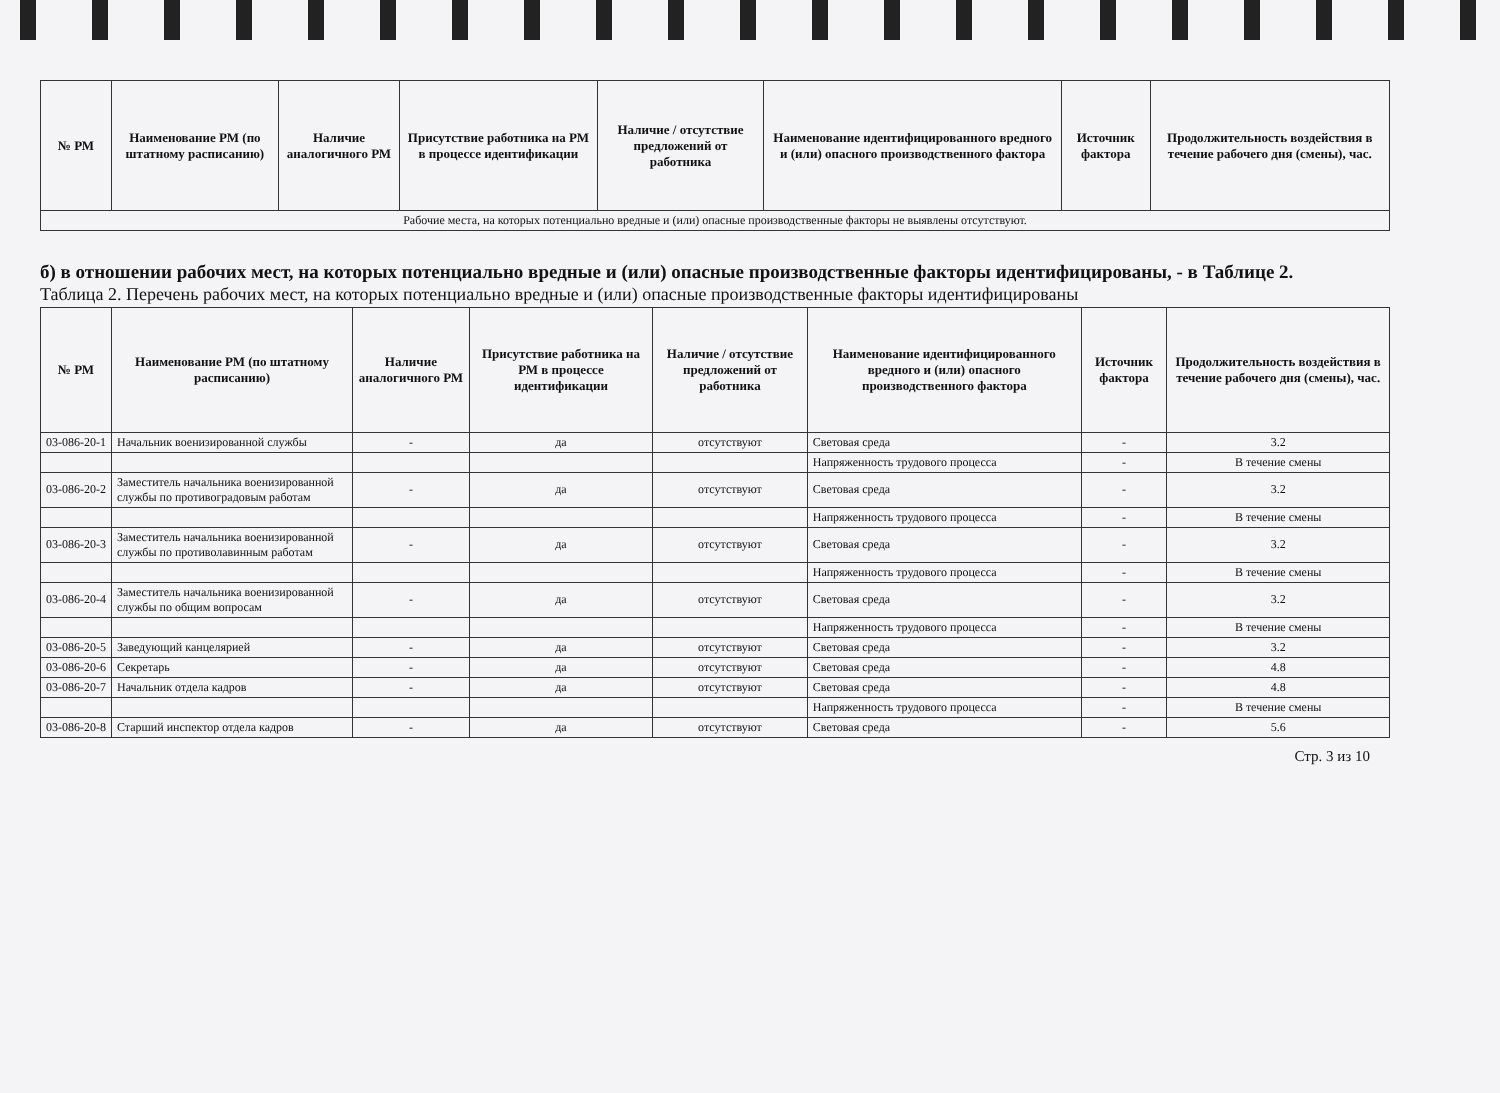| № РМ | Наименование РМ (по штатному расписанию) | Наличие аналогичного РМ | Присутствие работника на РМ в процессе идентификации | Наличие / отсутствие предложений от работника | Наименование идентифицированного вредного и (или) опасного производственного фактора | Источник фактора | Продолжительность воздействия в течение рабочего дня (смены), час. |
| --- | --- | --- | --- | --- | --- | --- | --- |
| Рабочие места, на которых потенциально вредные и (или) опасные производственные факторы не выявлены отсутствуют. | | | | | | | |
б) в отношении рабочих мест, на которых потенциально вредные и (или) опасные производственные факторы идентифицированы, - в Таблице 2.
Таблица 2. Перечень рабочих мест, на которых потенциально вредные и (или) опасные производственные факторы идентифицированы
| № РМ | Наименование РМ (по штатному расписанию) | Наличие аналогичного РМ | Присутствие работника на РМ в процессе идентификации | Наличие / отсутствие предложений от работника | Наименование идентифицированного вредного и (или) опасного производственного фактора | Источник фактора | Продолжительность воздействия в течение рабочего дня (смены), час. |
| --- | --- | --- | --- | --- | --- | --- | --- |
| 03-086-20-1 | Начальник военизированной службы | - | да | отсутствуют | Световая среда | - | 3.2 |
| | | | | | Напряженность трудового процесса | - | В течение смены |
| 03-086-20-2 | Заместитель начальника военизированной службы по противоградовым работам | - | да | отсутствуют | Световая среда | - | 3.2 |
| | | | | | Напряженность трудового процесса | - | В течение смены |
| 03-086-20-3 | Заместитель начальника военизированной службы по противолавинным работам | - | да | отсутствуют | Световая среда | - | 3.2 |
| | | | | | Напряженность трудового процесса | - | В течение смены |
| 03-086-20-4 | Заместитель начальника военизированной службы по общим вопросам | - | да | отсутствуют | Световая среда | - | 3.2 |
| | | | | | Напряженность трудового процесса | - | В течение смены |
| 03-086-20-5 | Заведующий канцелярией | - | да | отсутствуют | Световая среда | - | 3.2 |
| 03-086-20-6 | Секретарь | - | да | отсутствуют | Световая среда | - | 4.8 |
| 03-086-20-7 | Начальник отдела кадров | - | да | отсутствуют | Световая среда | - | 4.8 |
| | | | | | Напряженность трудового процесса | - | В течение смены |
| 03-086-20-8 | Старший инспектор отдела кадров | - | да | отсутствуют | Световая среда | - | 5.6 |
Стр. 3 из 10